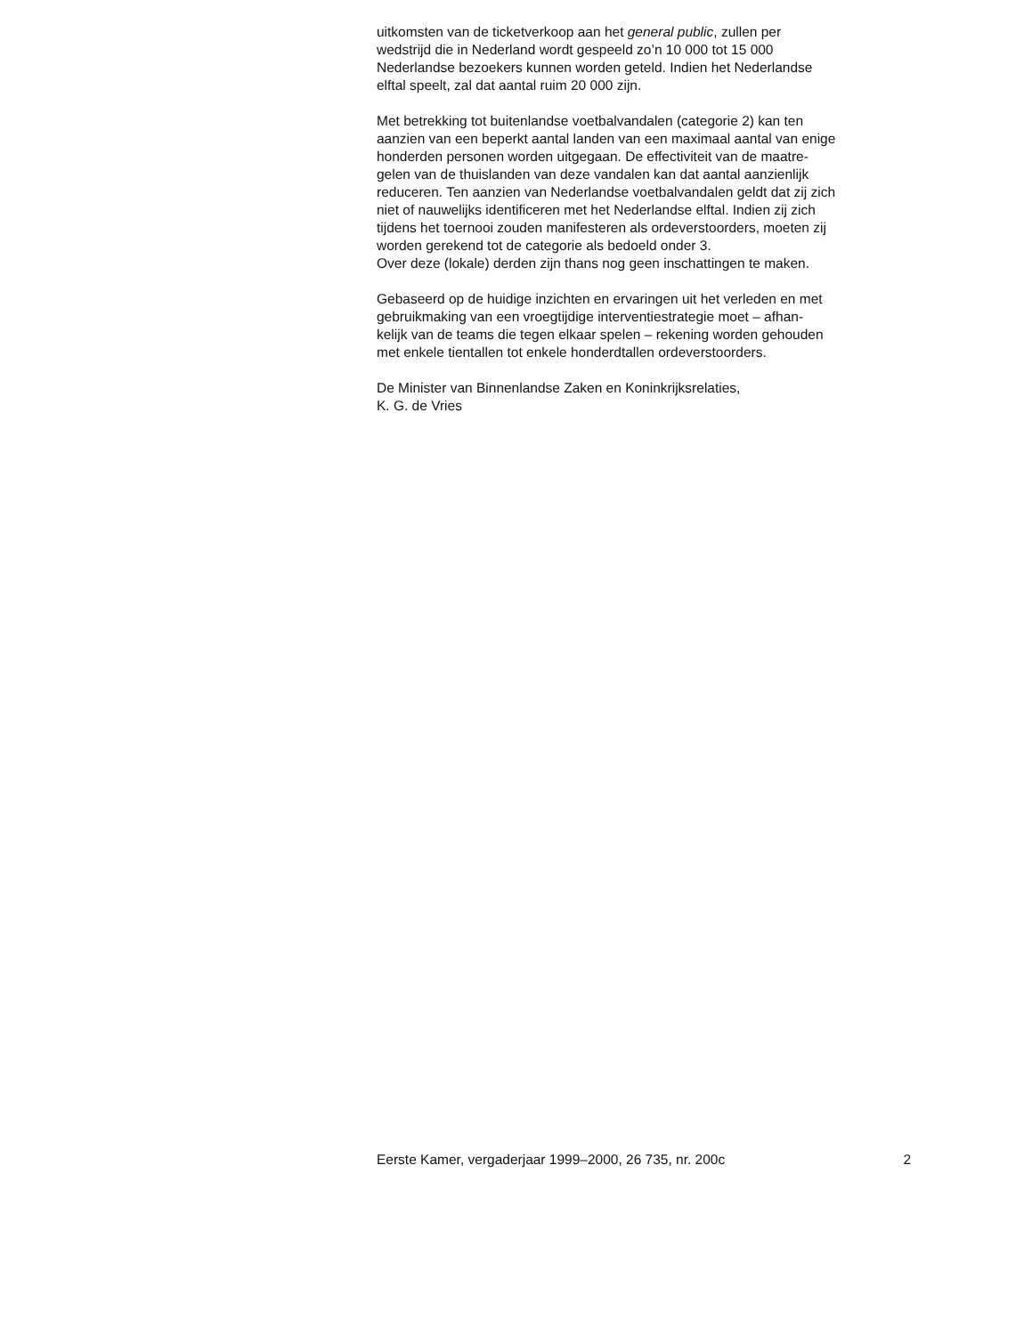uitkomsten van de ticketverkoop aan het general public, zullen per
wedstrijd die in Nederland wordt gespeeld zo’n 10 000 tot 15 000
Nederlandse bezoekers kunnen worden geteld. Indien het Nederlandse
elftal speelt, zal dat aantal ruim 20 000 zijn.
Met betrekking tot buitenlandse voetbalvandalen (categorie 2) kan ten
aanzien van een beperkt aantal landen van een maximaal aantal van enige
honderden personen worden uitgegaan. De effectiviteit van de maatre-
gelen van de thuislanden van deze vandalen kan dat aantal aanzienlijk
reduceren. Ten aanzien van Nederlandse voetbalvandalen geldt dat zij zich
niet of nauwelijks identificeren met het Nederlandse elftal. Indien zij zich
tijdens het toernooi zouden manifesteren als ordeverstoorders, moeten zij
worden gerekend tot de categorie als bedoeld onder 3.
Over deze (lokale) derden zijn thans nog geen inschattingen te maken.
Gebaseerd op de huidige inzichten en ervaringen uit het verleden en met
gebruikmaking van een vroegtijdige interventiestrategie moet – afhan-
kelijk van de teams die tegen elkaar spelen – rekening worden gehouden
met enkele tientallen tot enkele honderdtallen ordeverstoorders.
De Minister van Binnenlandse Zaken en Koninkrijksrelaties,
K. G. de Vries
Eerste Kamer, vergaderjaar 1999–2000, 26 735, nr. 200c 2